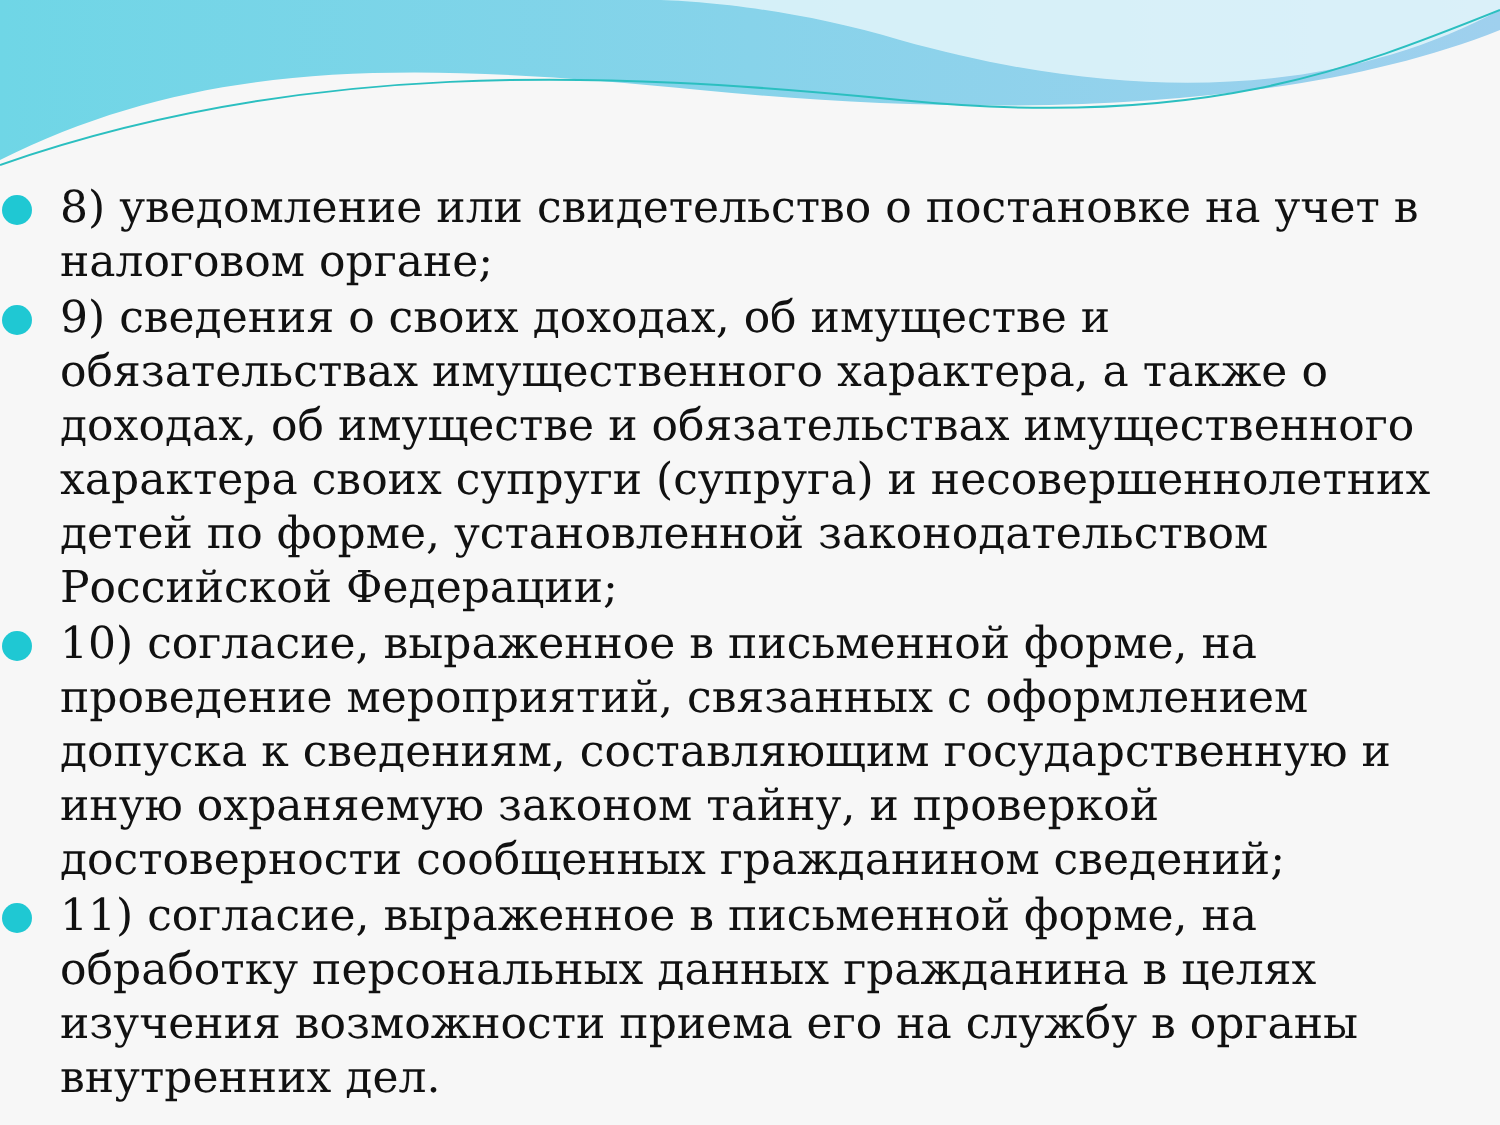8) уведомление или свидетельство о постановке на учет в налоговом органе;
9) сведения о своих доходах, об имуществе и обязательствах имущественного характера, а также о доходах, об имуществе и обязательствах имущественного характера своих супруги (супруга) и несовершеннолетних детей по форме, установленной законодательством Российской Федерации;
10) согласие, выраженное в письменной форме, на проведение мероприятий, связанных с оформлением допуска к сведениям, составляющим государственную и иную охраняемую законом тайну, и проверкой достоверности сообщенных гражданином сведений;
11) согласие, выраженное в письменной форме, на обработку персональных данных гражданина в целях изучения возможности приема его на службу в органы внутренних дел.